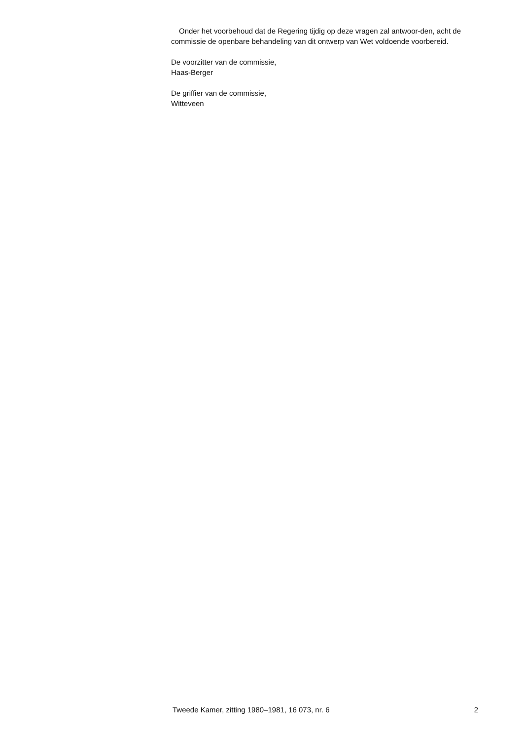Onder het voorbehoud dat de Regering tijdig op deze vragen zal antwoor-den, acht de commissie de openbare behandeling van dit ontwerp van Wet voldoende voorbereid.
De voorzitter van de commissie,
Haas-Berger
De griffier van de commissie,
Witteveen
Tweede Kamer, zitting 1980–1981, 16 073, nr. 6 2